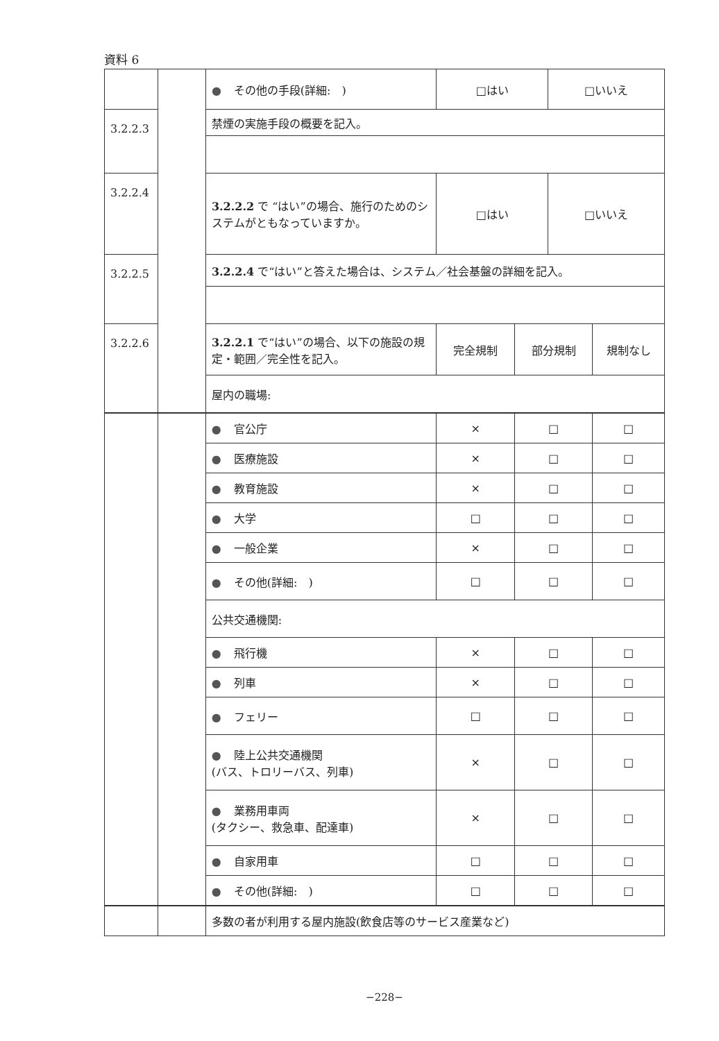資料 6
| | | ● その他の手段(詳細: ) | □はい | | □いいえ | |
| 3.2.2.3 | | 禁煙の実施手段の概要を記入。 | | | | |
| 3.2.2.4 | | 3.2.2.2 で “はい”の場合、施行のためのシステムがともなっていますか。 | □はい | | □いいえ | |
| 3.2.2.5 | | 3.2.2.4 で“はい”と答えた場合は、システム／社会基盤の詳細を記入。 | | | | |
| 3.2.2.6 | | 3.2.2.1 で“はい”の場合、以下の施設の規定・範囲／完全性を記入。 | 完全規制 | 部分規制 | | 規制なし |
| | | 屋内の職場: | | | | |
| | | ● 官公庁 | × | □ | □ |
| | | ● 医療施設 | × | □ | □ |
| | | ● 教育施設 | × | □ | □ |
| | | ● 大学 | □ | □ | □ |
| | | ● 一般企業 | × | □ | □ |
| | | ● その他(詳細: ) | □ | □ | □ |
| | | 公共交通機関: | | | |
| | | ● 飛行機 | × | □ | □ |
| | | ● 列車 | × | □ | □ |
| | | ● フェリー | □ | □ | □ |
| | | ● 陸上公共交通機関 (バス、トロリーバス、列車) | × | □ | □ |
| | | ● 業務用車両 (タクシー、救急車、配達車) | × | □ | □ |
| | | ● 自家用車 | □ | □ | □ |
| | | ● その他(詳細: ) | □ | □ | □ |
| | | 多数の者が利用する屋内施設(飲食店等のサービス産業など) |
−228−